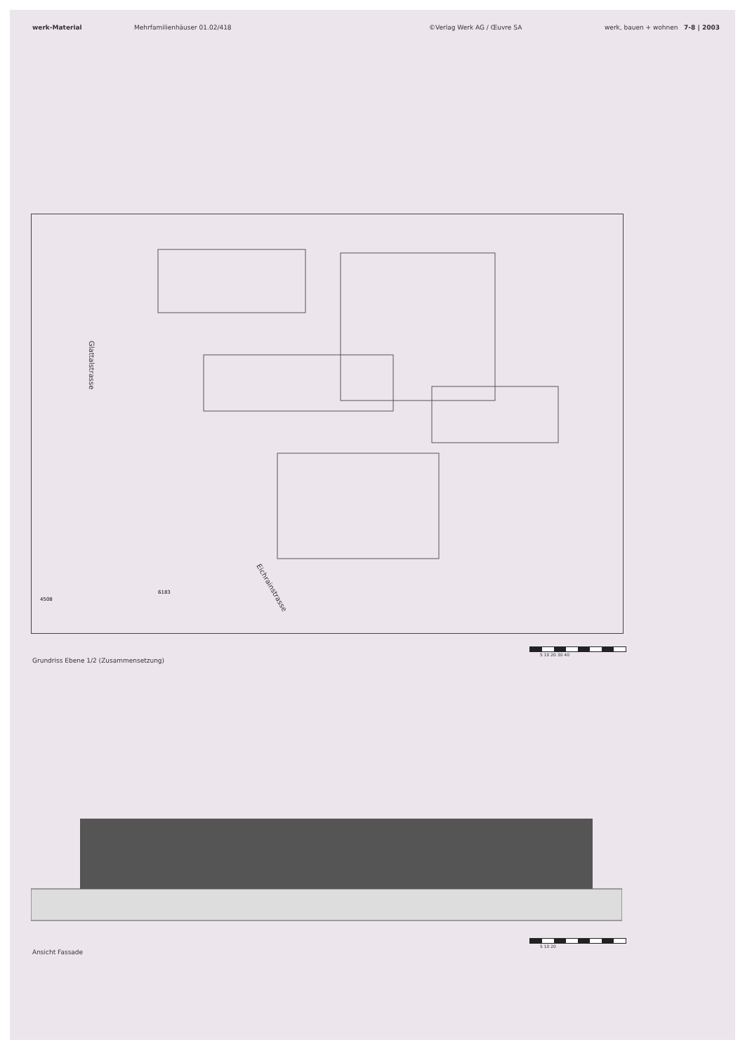werk-Material Mehrfamilienhäuser 01.02/418 ©Verlag Werk AG / Œuvre SA werk, bauen + wohnen 7-8 | 2003
Glattalstrasse
Eichrainstrasse
4508
6183
5 10 20 30 40
Grundriss Ebene 1/2 (Zusammensetzung)
5 10 20
Ansicht Fassade